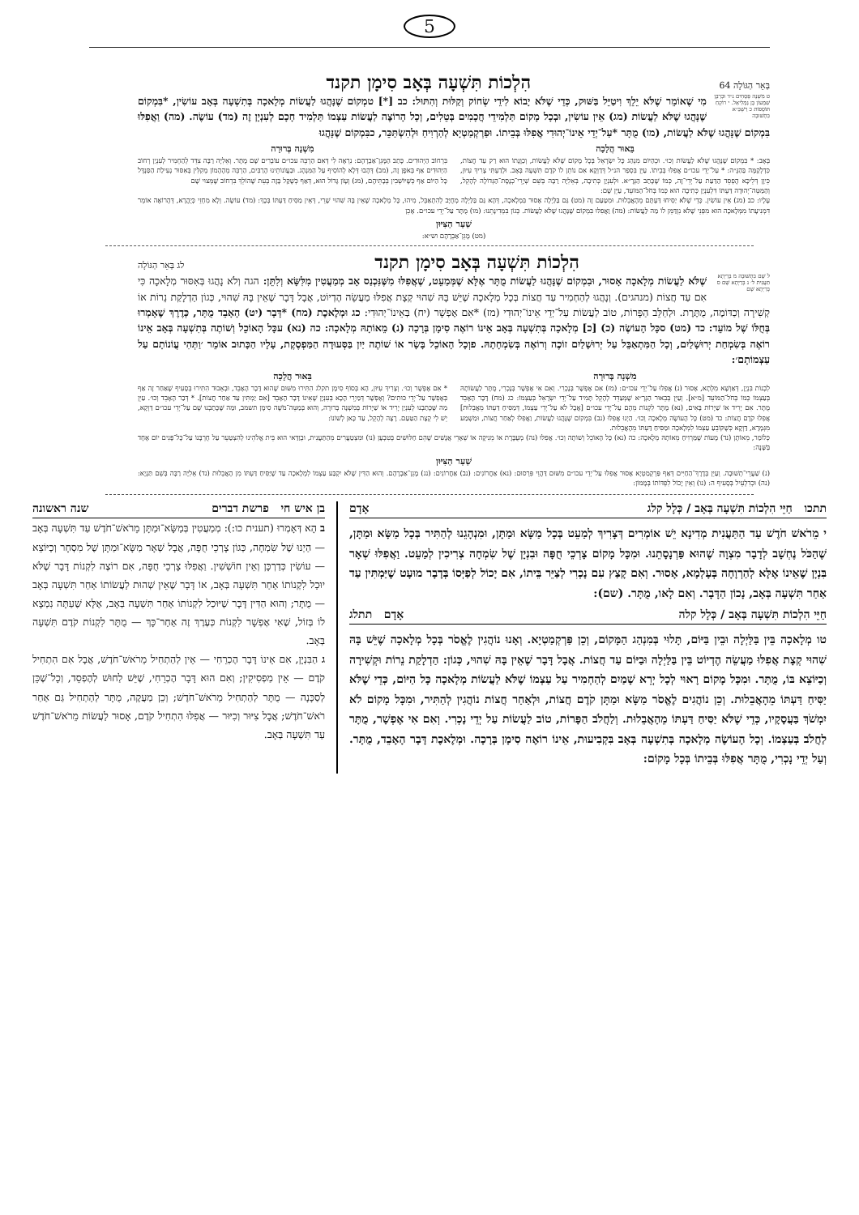5
בְּאֵר הַגּוֹלָה 64 הִלְכוֹת תִּשְׁעָה בְּאָב סִימָן תקנד
ט מִשְׁנָה פְּסָחִים נ״ד וּכְרַבָּן שִׁמְעוֹן בֶּן גַּמְלִיאֵל. י רוֹקֵחַ תּוֹסָפוֹת כ רַשְׁבַּ״א בִּתְשׁוּבָה
מִי שֶׁאוֹמֵר שֶׁלֹּא יֵלֵךְ וִיטַיֵּל בַּשּׁוּק, כְּדֵי שֶׁלֹּא יָבוֹא לִידֵי שְׂחוֹק וְקַלּוּת וְהִתּוּל: כב [*] טמְקוֹם שֶׁנָּהֲגוּ לַעֲשׂוֹת מְלָאכָה בְּתִשְׁעָה בְּאָב עוֹשִׂין, *בִּמְקוֹם שֶׁנָּהֲגוּ שֶׁלֹּא לַעֲשׂוֹת (מג) אֵין עוֹשִׂין, וּבְכָל מָקוֹם תַּלְמִידֵי חֲכָמִים בְּטֵלִים, וְכָל הָרוֹצֶה לַעֲשׂוֹת עַצְמוֹ תַּלְמִיד חָכָם לְעִנְיָן זֶה (מד) עוֹשֶׂה. (מה) וַאֲפִלּוּ בִּמְקוֹם שֶׁנָּהֲגוּ שֶׁלֹּא לַעֲשׂוֹת, (מו) מֻתָּר *עַל־יְדֵי אֵינוֹ־יְהוּדִי אֲפִלּוּ בְּבֵיתוֹ. וּפַרְקְמַטְיָא לְהַרְוִיחַ וּלְהִשְׂתַּכֵּר, כבִּמְקוֹם שֶׁנָּהֲגוּ
בֵּאוּר הֲלָכָה
בְּאָב: * בִּמְקוֹם שֶׁנָּהֲגוּ שֶׁלֹּא לַעֲשׂוֹת וְכוּ׳. וּכְהַיּוֹם מִנְהַג כָּל יִשְׂרָאֵל בְּכָל מָקוֹם שֶׁלֹּא לַעֲשׂוֹת, וְכַוָּנָתוֹ הוּא רַק עַד חֲצוֹת, כִּדְלְקַמָּה בַּהַגָּ״ה: * עַל־יְדֵי עכו״ם אֲפִלּוּ בְּבֵיתוֹ. עַיֵּן בִּסְפַר הנ״ל דְּדַוְקָא אִם נוֹתֵן לוֹ קֹדֶם תִּשְׁעָה בְּאָב. וּלְדַעְתִּי צָרִיךְ עִיּוּן, כֵּיוָן דְּלֵיכָּא הֶפְסֵד הַדַּעַת עַל־יְדֵי־זֶה, כְּמוֹ שֶׁכָּתַב הַגְּרָ״א. וּלְעִנְיַן כְּתִיבָה, בְּאֵלִיָּה רַבָּה בְּשֵׁם שְׁיָרֵי־כְנֶסֶת־הַגְּדוֹלָה לְהָקֵל, וְהַמַּטֵּה־יְהוּדָה דַּעְתּוֹ דִּלְעִנְיַן כְּתִיבָה הוּא כְּמוֹ בְּחֹל־הַמּוֹעֵד, עַיֵּן שָׁם:
מִשְׁנָה בְּרוּרָה
בִּרְחוֹב הַיְּהוּדִים. כָּתַב הַמָּגֵן־אַבְרָהָם: נִרְאֶה לִי דְּאִם הַרְבֵּה עכו״ם עוֹבְרִים שָׁם מֻתָּר. וְאֵלִיָּה רַבָּה צִדֵּד לְהַחְמִיר לְעִנְיַן רְחוֹב הַיְּהוּדִים אַף בְּאֹפֶן זֶה, (מב) דְּהָבוּ דְּלָא לְהוֹסִיף עַל הַמִּנְהָג. וּבַעֲוֹנוֹתֵינוּ הָרַבִּים, הַרְבֵּה מֵהֶהָמוֹן מְקִלִּין בְּאִסּוּר נְעִילַת הַסַּנְדָּל כָּל הַיּוֹם אַף כְּשֶׁיּוֹשְׁבִין בְּבָתֵּיהֶם, (מג) וְעָוֹן גָּדוֹל הוּא, דְּאַף כְּשֶׁקַּל בָּזֶה בְּעֵת שֶׁהוֹלֵךְ בִּרְחוֹב שֶׁמְּצוּי שָׁם
עָלָיו: כב (מג) אֵין עוֹשִׂין. כְּדֵי שֶׁלֹּא יַסִּיחוּ דַּעְתָּם מֵהָאֲבֵלוּת. וּמִטַּעַם זֶה (מט) גַּם בַּלַּיְלָה אָסוּר בִּמְלָאכָה, דְּהָא גַּם בַּלַּיְלָה מְחֻיָּב לְהִתְאַבֵּל, מִיהוּ, כָּל מְלָאכָה שֶׁאֵין בָּהּ שִׁהוּי שָׁרֵי, דְּאֵין מַסִּיחַ דַּעְתּוֹ בְּכָךְ: (מד) עוֹשֶׂה. וְלָא מִחְזֵי כְּיֻהֲרָא, דְּהָרוֹאֶה אוֹמֵר דִּמְנִיעָתוֹ מִמְּלָאכָה הוּא מִפְּנֵי שֶׁלֹּא נִזְדַּמֵּן לוֹ מַה לַּעֲשׂוֹת: (מה) וַאֲפִלּוּ בִּמְקוֹם שֶׁנָּהֲגוּ שֶׁלֹּא לַעֲשׂוֹת. כְּגוֹן בִּמְדִינָתֵנוּ: (מו) מֻתָּר עַל־יְדֵי עכו״ם. אָכֵן
שַׁעַר הַצִּיּוּן
(מט) מָגֵן־אַבְרָהָם וש״א:
הִלְכוֹת תִּשְׁעָה בְּאָב סִימָן תקנד לג בְּאֵר הַגּוֹלָה
ל שָׁם בִּתְשׁוּבָה מ בְּרַיְתָא תַּעֲנִית ל׳ נ בְּרַיְתָא שָׁם ס בְּרַיְתָא שָׁם
שֶׁלֹּא לַעֲשׂוֹת מְלָאכָה אָסוּר, וּבִמְקוֹם שֶׁנָּהֲגוּ לַעֲשׂוֹת מֻתָּר אֶלָּא שֶׁמְּמַעֵט, שֶׁאֲפִלּוּ מִשֶּׁנִּכְנַס אָב מְמַעֲטִין מִלִּשָּׂא וְלִתֵּן: הגה וְלֹא נָהֲגוּ בְּאִסּוּר מְלָאכָה כִּי אִם עַד חֲצוֹת (מנהגים). וְנָהֲגוּ לְהַחְמִיר עַד חֲצוֹת בְּכָל מְלָאכָה שֶׁיֵּשׁ בָּהּ שִׁהוּי קְצָת אֲפִלּוּ מַעֲשֵׂה הֶדְיוֹט, אֲבָל דָּבָר שֶׁאֵין בָּהּ שִׁהוּי, כְּגוֹן הַדְלָקַת נֵרוֹת אוֹ קְשִׁירָה וְכַדּוֹמֶה, מֻתֶּרֶת. וּלְחַלֵּב הַפָּרוֹת, טוֹב לַעֲשׂוֹת עַל־יְדֵי אֵינוֹ־יְהוּדִי (מז) *אִם אֶפְשָׁר (יח) בְּאֵינוֹ־יְהוּדִי: כג וּמְלֶאכֶת (מח) *דָּבָר (יט) הָאָבֵד מֻתָּר, כְּדֶרֶךְ שֶׁאָמְרוּ בְּחֻלּוֹ שֶׁל מוֹעֵד: כד (מט) סכָּל הָעוֹשֶׂה (כ) [כ] מְלָאכָה בְּתִשְׁעָה בְּאָב אֵינוֹ רוֹאֶה סִימָן בְּרָכָה (נ) מֵאוֹתָהּ מְלָאכָה: כה (נא) עכָּל הָאוֹכֵל וְשׁוֹתֶה בְּתִשְׁעָה בְּאָב אֵינוֹ רוֹאֶה בְּשִׂמְחַת יְרוּשָׁלַיִם, וְכָל הַמִּתְאַבֵּל עַל יְרוּשָׁלַיִם זוֹכֶה וְרוֹאֶה בְּשִׂמְחָתָהּ. פוְכָל הָאוֹכֵל בָּשָׂר אוֹ שׁוֹתֶה יַיִן בַּסְּעוּדָה הַמַּפְסֶקֶת, עָלָיו הַכָּתוּב אוֹמֵר ׳וַתְּהִי עֲוֹנוֹתָם עַל עַצְמוֹתָם׳:
מִשְׁנָה בְּרוּרָה
לִבְנוֹת בִּנְיָן, דְּאַוְשָׁא מִלְּתָא, אָסוּר (נ) אֲפִלּוּ עַל־יְדֵי עכו״ם: (מז) אִם אֶפְשָׁר בְּנָכְרִי. וְאִם אִי אֶפְשָׁר בְּנָכְרִי, מֻתָּר לַעֲשׂוֹתָהּ בְּעַצְמוֹ כְּמוֹ בְּחֹל־הַמּוֹעֵד [מ״א]. וְעַיֵּן בְּבֵאוּר הַגְּרָ״א שֶׁמְּצַדֵּד לְהָקֵל תָּמִיד עַל־יְדֵי יִשְׂרָאֵל בְּעַצְמוֹ: כג (מח) דָּבָר הָאָבֵד מֻתָּר. אִם יָרִיד אוֹ שַׁיָּרוֹת בָּאִים, (נא) מֻתָּר לִקְנוֹת מֵהֶם עַל־יְדֵי עכו״ם [אֲבָל לֹא עַל־יְדֵי עַצְמוֹ, דְּמַסִּיחַ דַּעְתּוֹ מֵאֲבֵלוּת] אֲפִלּוּ קֹדֶם חֲצוֹת: כד (מט) כָּל הָעוֹשֶׂה מְלָאכָה וְכוּ׳. הַיְנוּ אֲפִלּוּ (נב) בִּמְקוֹם שֶׁנָּהֲגוּ לַעֲשׂוֹת, וַאֲפִלּוּ לְאַחַר חֲצוֹת, וּמַשְׁמַע מִגְּמָרָא, דַּוְקָא כְּשֶׁקּוֹבֵעַ עַצְמוֹ לִמְלָאכָה וּמַסִּיחַ דַּעְתּוֹ מֵהָאֲבֵלוּת.
בֵּאוּר הֲלָכָה
* אִם אֶפְשָׁר וְכוּ׳. וְצָרִיךְ עִיּוּן, הָא בְּסוֹף סִימָן תקלג הִתִּירוּ מִשּׁוּם שֶׁהוּא דָּבָר הָאָבֵד, וּבְאֵבוּד הִתִּירוּ בְּסָעִיף שֶׁאַחַר זֶה אַף בְּאֶפְשָׁר עַל־יְדֵי כּוּתִים? וְאֶפְשָׁר דְּמַיְרֵי הָכָא בְּעִנְיָן שֶׁאֵינוֹ דָּבָר הָאָבֵד [אִם יַמְתִּין עַד אַחַר חֲצוֹת]. * דְּבַר הָאָבֵד וְכוּ׳. עַיֵּן מַה שֶּׁכָּתַבְנוּ לְעִנְיַן יָרִיד אוֹ שַׁיָּרוֹת בְּמִשְׁנָה בְּרוּרָה, וְהוּא בְּמַטֵּה־מֹשֶׁה סִימָן תשמב, וּמַה שֶּׁכָּתַבְנוּ שָׁם עַל־יְדֵי עכו״ם דַּוְקָא, יֵשׁ לִי קְצָת הַטַּעַם. רָצָה לְהָקֵל, עַד כָּאן לְשׁוֹנוֹ:
כְּלוֹמַר, מֵאוֹתָן (נד) מָעוֹת שֶׁמַּרְוִיחַ מֵאוֹתָהּ מְלָאכָה: כה (נא) כָּל הָאוֹכֵל וְשׁוֹתֶה וְכוּ׳. אֲפִלּוּ (נה) מְעֻבֶּרֶת אוֹ מֵנִיקָה אוֹ שְׁאָרֵי אֲנָשִׁים שֶׁהֵם חַלּוּשִׁים בְּטִבְעָן (נו) וּמִצְטַעֲרִים מֵהַתַּעֲנִית, וּבְוַדַּאי הוּא בֵּית אֱלֹהֵינוּ לְהִצְטַעֵר עַל חֻרְבָּנוֹ עַל־כָּל־פָּנִים יוֹם אֶחָד בַּשָּׁנָה:
שַׁעַר הַצִּיּוּן
(נ) שַׁעֲרֵי־תְשׁוּבָה. וְעַיֵּן בְּדֶרֶךְ־הַחַיִּים דְּאַף פַּרְקְמַטְיָא אָסוּר אֲפִלּוּ עַל־יְדֵי עכו״ם מִשּׁוּם דַּהֲוֵי פִּרְסוּם: (נא) אַחֲרוֹנִים: (נב) אַחֲרוֹנִים: (נג) מָגֵן־אַבְרָהָם. וְהוּא הַדִּין שֶׁלֹּא יִקְבַּע עַצְמוֹ לִמְלָאכָה עַד שֶׁיַּסִּיחַ דַּעְתּוֹ מִן הָאֲבֵלוּת (נד) אֵלִיָּה רַבָּה בְּשֵׁם תַּנְיָא: (נה) וּכְדִלְעֵיל בְּסָעִיף ה: (נו) וְאֵין יָכוֹל לִפְדּוֹתוֹ בְּמָמוֹן:
תתכו חַיֵּי הִלְכוֹת תִּשְׁעָה בְּאָב / כְּלָל קלג אָדָם
י מֵרֹאשׁ חֹדֶשׁ עַד הַתַּעֲנִית מְדִינָא יֵשׁ אוֹמְרִים דְּצָרִיךְ לְמַעֵט בְּכָל מַשָּׂא וּמַתָּן, וּמִנְהָגֵנוּ לְהַתִּיר בְּכָל מַשָּׂא וּמַתָּן, שֶׁהַכֹּל נֶחְשָׁב לְדָבָר מִצְוָה שֶׁהוּא פַּרְנָסָתֵנוּ. וּמִכָּל מָקוֹם צָרְכֵי חֻפָּה וּבִנְיָן שֶׁל שִׂמְחָה צְרִיכִין לְמַעֵט. וַאֲפִלּוּ שְׁאָר בִּנְיָן שֶׁאֵינוֹ אֶלָּא לְהַרְוָחָה בְּעָלְמָא, אָסוּר. וְאִם קָצַץ עִם נָכְרִי לְצַיֵּר בֵּיתוֹ, אִם יָכוֹל לְפַיְּסוֹ בְּדָבָר מוּעָט שֶׁיַּמְתִּין עַד אַחַר תִּשְׁעָה בְּאָב, נָכוֹן הַדָּבָר. וְאִם לָאו, מֻתָּר. (שם):
חַיֵּי הִלְכוֹת תִּשְׁעָה בְּאָב / כְּלָל קלה אָדָם תתלג
טו מְלָאכָה בֵּין בַּלַּיְלָה וּבֵין בַּיּוֹם, תָּלוּי בְּמִנְהַג הַמָּקוֹם, וְכֵן פַּרְקְמַטְיָא. וְאָנוּ נוֹהֲגִין לֶאֱסֹר בְּכָל מְלָאכָה שֶׁיֵּשׁ בָּהּ שִׁהוּי קְצָת אֲפִלּוּ מַעֲשֵׂה הֶדְיוֹט בֵּין בַּלַּיְלָה וּבַיּוֹם עַד חֲצוֹת. אֲבָל דָּבָר שֶׁאֵין בָּהּ שִׁהוּי, כְּגוֹן: הַדְלָקַת נֵרוֹת וּקְשִׁירָה וְכַיּוֹצֵא בּוֹ, מֻתָּר. וּמִכָּל מָקוֹם רָאוּי לְכָל יְרֵא שָׁמַיִם לְהַחְמִיר עַל עַצְמוֹ שֶׁלֹּא לַעֲשׂוֹת מְלָאכָה כָּל הַיּוֹם, כְּדֵי שֶׁלֹּא יַסִּיחַ דַּעְתּוֹ מֵהָאֲבֵלוּת. וְכֵן נוֹהֲגִים לֶאֱסֹר מַשָּׂא וּמַתָּן קֹדֶם חֲצוֹת, וּלְאַחַר חֲצוֹת נוֹהֲגִין לְהַתִּיר, וּמִכָּל מָקוֹם לֹא יִמְשֹׁךְ בַּעֲסָקָיו, כְּדֵי שֶׁלֹּא יַסִּיחַ דַּעְתּוֹ מֵהָאֲבֵלוּת. וְלַחֲלֹב הַפָּרוֹת, טוֹב לַעֲשׂוֹת עַל יְדֵי נָכְרִי. וְאִם אִי אֶפְשָׁר, מֻתָּר לַחֲלֹב בְּעַצְמוֹ. וְכָל הָעוֹשֶׂה מְלָאכָה בְּתִשְׁעָה בְּאָב בִּקְבִיעוּת, אֵינוֹ רוֹאֶה סִימָן בְּרָכָה. וּמְלֶאכֶת דָּבָר הָאָבֵד, מֻתָּר. וְעַל יְדֵי נָכְרִי, מֻתָּר אֲפִלּוּ בְּבֵיתוֹ בְּכָל מָקוֹם:
בן איש חי פרשת דברים שנה ראשונה
ב הָא דְּאָמְרוּ (תענית כו:): מְמַעֲטִין בְּמַשָּׂא־וּמַתָּן מֵרֹאשׁ־חֹדֶשׁ עַד תִּשְׁעָה בְּאָב — הַיְנוּ שֶׁל שִׂמְחָה, כְּגוֹן צָרְכֵי חֻפָּה, אֲבָל שְׁאָר מַשָּׂא־וּמַתָּן שֶׁל מִסְחָר וְכַיּוֹצֵא — עוֹשִׂין כְּדַרְכָּן וְאֵין חוֹשְׁשִׁין. וַאֲפִלּוּ צָרְכֵי חֻפָּה, אִם רוֹצֶה לִקְנוֹת דָּבָר שֶׁלֹּא יוּכַל לִקְנוֹתוֹ אַחַר תִּשְׁעָה בְּאָב, אוֹ דָּבָר שֶׁאֵין שְׁהוּת לַעֲשׂוֹתוֹ אַחַר תִּשְׁעָה בְּאָב — מֻתָּר; וְהוּא הַדִּין דָּבָר שֶׁיּוּכַל לִקְנוֹתוֹ אַחַר תִּשְׁעָה בְּאָב, אֶלָּא שֶׁעַתָּה נִמְצָא לוֹ בְּזוֹל, שֶׁאִי אֶפְשָׁר לִקְנוֹת כְּעֶרֶךְ זֶה אַחַר־כָּךְ — מֻתָּר לִקְנוֹת קֹדֶם תִּשְׁעָה בְּאָב.
ג הַבִּנְיָן, אִם אֵינוֹ דָּבָר הֶכְרֵחִי — אֵין לְהַתְחִיל מֵרֹאשׁ־חֹדֶשׁ, אֲבָל אִם הִתְחִיל קֹדֶם — אֵין מַפְסִיקִין; וְאִם הוּא דָּבָר הֶכְרֵחִי, שֶׁיֵּשׁ לַחוּשׁ לְהֶפְסֵד, וְכָל־שֶׁכֵּן לְסַכָּנָה — מֻתָּר לְהַתְחִיל מֵרֹאשׁ־חֹדֶשׁ; וְכֵן מַעֲקֶה, מֻתָּר לְהַתְחִיל גַּם אַחַר רֹאשׁ־חֹדֶשׁ; אֲבָל צִיּוּר וְכִיּוּר — אֲפִלּוּ הִתְחִיל קֹדֶם, אָסוּר לַעֲשׂוֹת מֵרֹאשׁ־חֹדֶשׁ עַד תִּשְׁעָה בְּאָב.